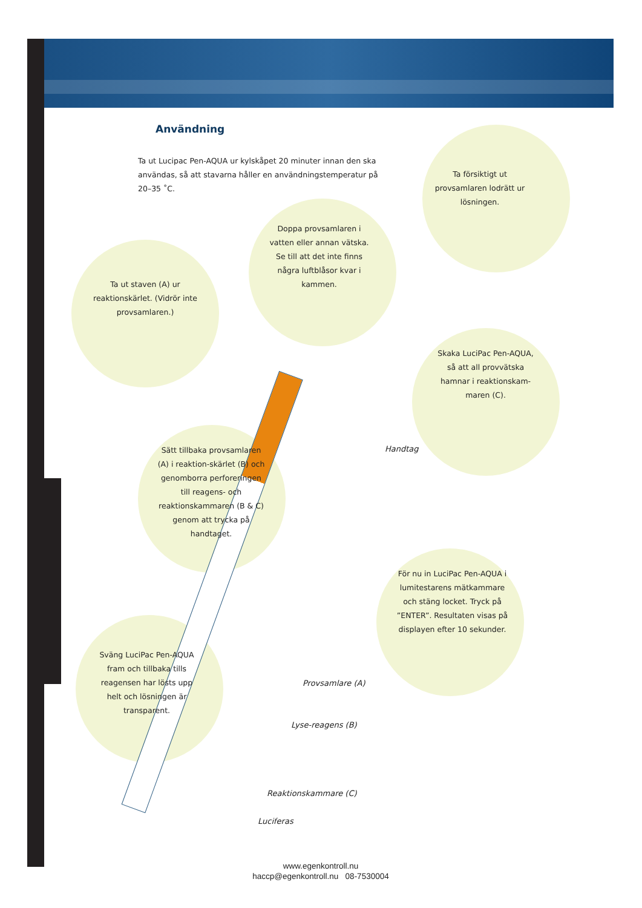Användning
Ta ut Lucipac Pen-AQUA ur kylskåpet 20 minuter innan den ska användas, så att stavarna håller en användningstemperatur på 20–35 ˚C.
Ta försiktigt ut provsamlaren lodrätt ur lösningen.
Doppa provsamlaren i vatten eller annan vätska. Se till att det inte finns några luftblåsor kvar i kammen.
Ta ut staven (A) ur reaktionskärlet. (Vidrör inte provsamlaren.)
Skaka LuciPac Pen-AQUA, så att all provvätska hamnar i reaktionskam-maren (C).
Sätt tillbaka provsamlaren (A) i reaktion-skärlet (B) och genomborra perforeringen till reagens- och reaktionskammaren (B & C) genom att trycka på handtaget.
För nu in LuciPac Pen-AQUA i lumitestarens mätkammare och stäng locket. Tryck på ”ENTER”. Resultaten visas på displayen efter 10 sekunder.
Sväng LuciPac Pen-AQUA fram och tillbaka tills reagensen har lösts upp helt och lösningen är transparent.
Handtag
Provsamlare (A)
Lyse-reagens (B)
Reaktionskammare (C)
Luciferas
www.egenkontroll.nu
haccp@egenkontroll.nu 08-7530004